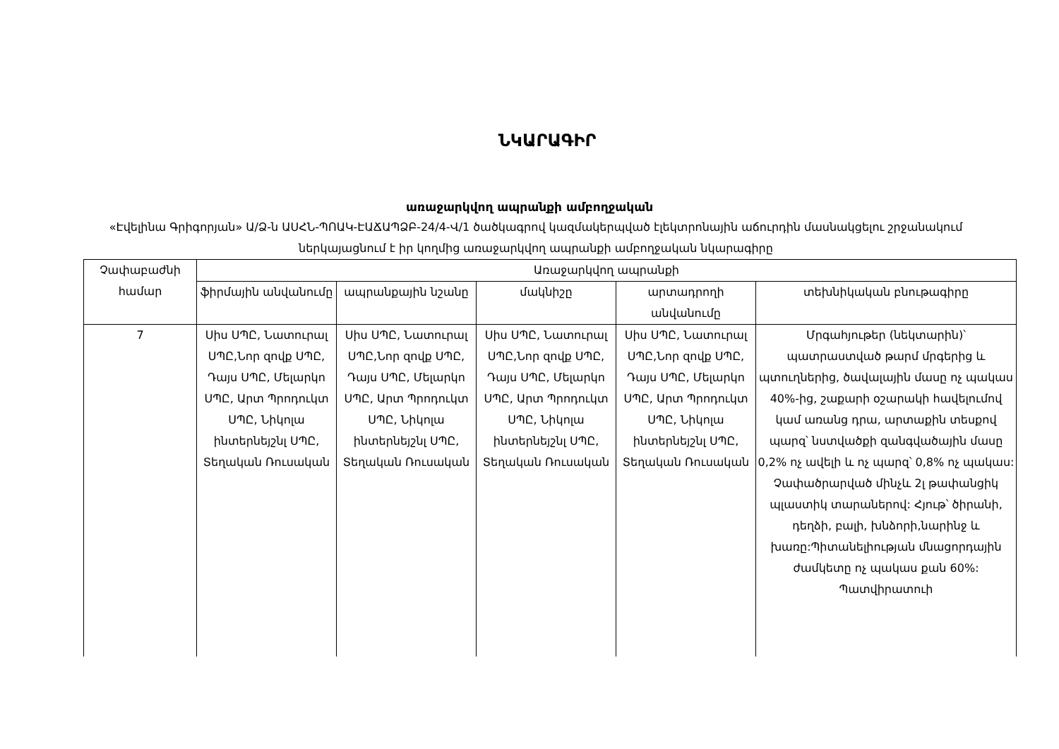ՆԿԱՐԱԳԻՐ
առաջարկվող ապրանքի ամբողջական
«Էվելինա Գրիգորյան» Ա/Ձ-ն ԱՍՀՆ-ՊՈԱԿ-ԷԱՃԱՊՁԲ-24/4-Վ/1 ծածկագրով կազմակերպված էլեկտրոնային աճուրդին մասնակցելու շրջանակում ներկայացնում է իր կողմից առաջարկվող ապրանքի ամբողջական նկարագիրը
| Չափաբաժնի համար | Առաջարկվող ապրանքի | | | | |
| --- | --- | --- | --- | --- | --- |
| | ֆիրմային անվանումը | ապրանքային նշանը | մակնիշը | արտադրողի անվանումը | տեխնիկական բնութագիրը |
| 7 | Սիս ՍՊԸ, Նատուրալ ՍՊԸ,Նոր զովք ՍՊԸ, Դայս ՍՊԸ, Մելարկո ՍՊԸ, Արտ Պրոդուկտ ՍՊԸ, Նիկոլա ինտերնեյշնլ ՍՊԸ, Տեղական Ռուսական | Սիս ՍՊԸ, Նատուրալ ՍՊԸ,Նոր զովք ՍՊԸ, Դայս ՍՊԸ, Մելարկո ՍՊԸ, Արտ Պրոդուկտ ՍՊԸ, Նիկոլա ինտերնեյշնլ ՍՊԸ, Տեղական Ռուսական | Սիս ՍՊԸ, Նատուրալ ՍՊԸ,Նոր զովք ՍՊԸ, Դայս ՍՊԸ, Մելարկո ՍՊԸ, Արտ Պրոդուկտ ՍՊԸ, Նիկոլա ինտերնեյշնլ ՍՊԸ, Տեղական Ռուսական | Սիս ՍՊԸ, Նատուրալ ՍՊԸ,Նոր զովք ՍՊԸ, Դայս ՍՊԸ, Մելարկո ՍՊԸ, Արտ Պրոդուկտ ՍՊԸ, Նիկոլա ինտերնեյշնլ ՍՊԸ, Տեղական Ռուսական | Մրգահյութեր (նեկտարին)՝ պատրաստված թարմ մրգերից և պտուղներից, ծավալային մասը ոչ պակաս 40%-ից, շաքարի օշարակի հավելումով կամ առանց դրա, արտաքին տեսքով պարզ՝ նստվածքի զանգվածային մասը 0,2% ոչ ավելի և ոչ պարզ՝ 0,8% ոչ պակաս: Չափածրարված մինչև 2լ թափանցիկ պլաստիկ տարաներով: Հյութ՝ ծիրանի, դեղձի, բալի, խնձորի,նարինջ և խառը:Պիտանելիության մնացորդային ժամկետը ոչ պակաս քան 60%: Պատվիրատուի |